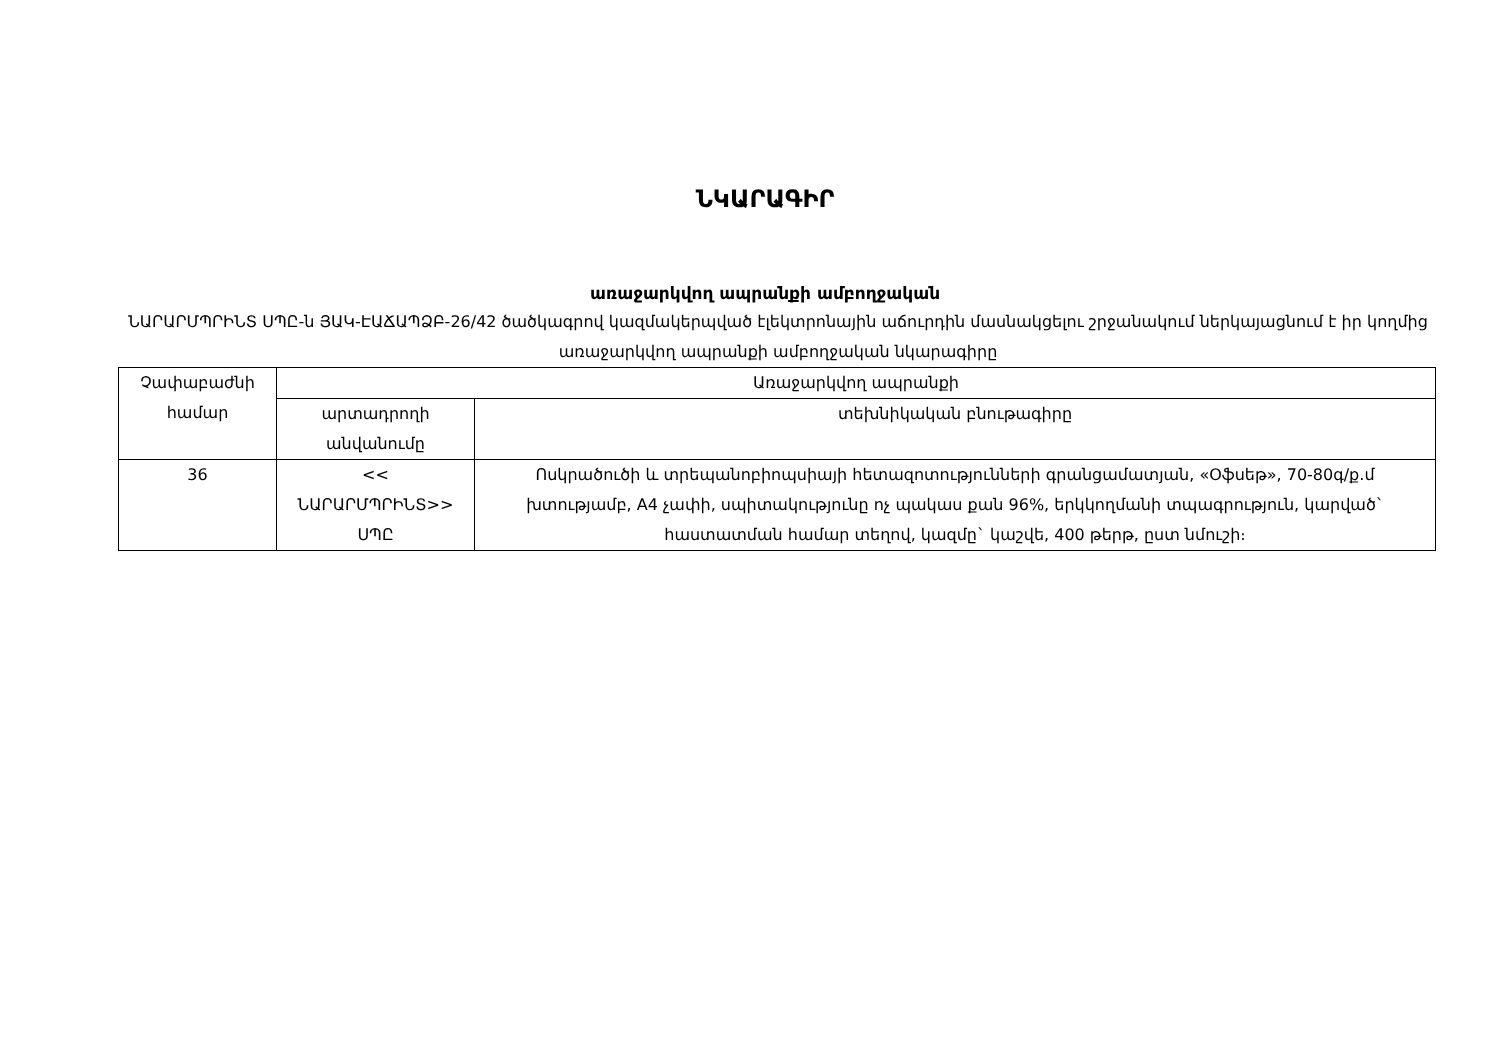ՆԿԱՐԱԳԻՐ
առաջարկվող ապրանքի ամբողջական
ՆԱՐԱՐՄՊՐԻՆՏ ՍՊԸ-ն ՅԱԿ-ԷԱՃԱՊՁԲ-26/42 ծածկագրով կազմակերպված էլեկտրոնային աճուրդին մասնակցելու շրջանակում ներկայացնում է իր կողմից առաջարկվող ապրանքի ամբողջական նկարագիրը
| Չափաբաժնի համար | Առաջարկվող ապրանքի | |
| | արտադրողի անվանումը | տեխնիկական բնութագիրը |
| 36 | << ՆԱՐԱՐՄՊՐԻՆՏ>> ՍՊԸ | Ոսկրածուծի և տրեպանոբիոպսիայի հետազոտությունների գրանցամատյան, «Օֆսեթ», 70-80գ/ք.մ խտությամբ, A4 չափի, սպիտակությունը ոչ պակաս քան 96%, երկկողմանի տպագրություն, կարված` հաստատման համար տեղով, կազմը` կաշվե, 400 թերթ, ըստ նմուշի։ |